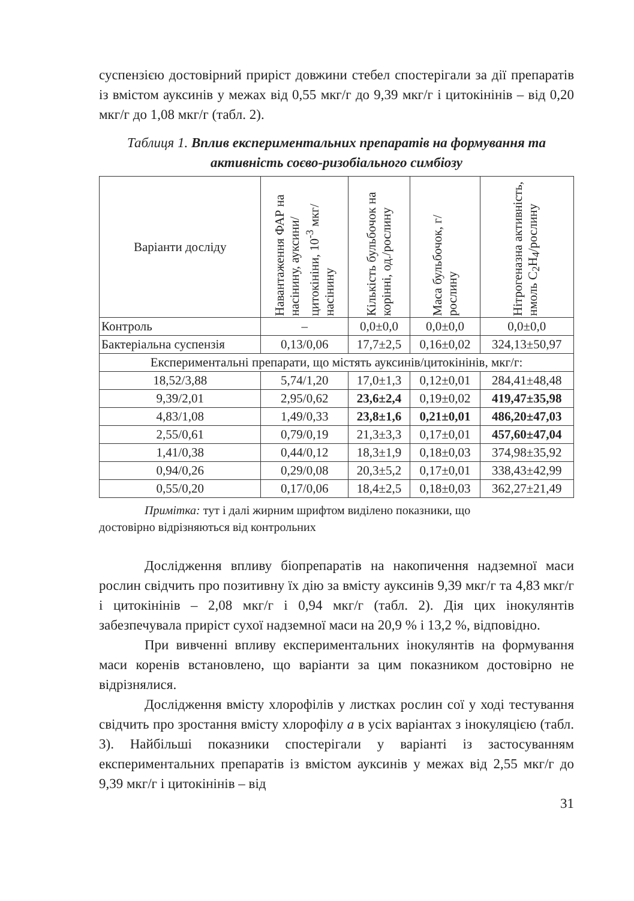суспензією достовірний приріст довжини стебел спостерігали за дії препаратів із вмістом ауксинів у межах від 0,55 мкг/г до 9,39 мкг/г і цитокінінів – від 0,20 мкг/г до 1,08 мкг/г (табл. 2).
Таблиця 1. Вплив експериментальних препаратів на формування та активність соєво-ризобіального симбіозу
| Варіанти досліду | Навантаження ФАР на насінину, ауксини/ цитокініни, 10<sup>-3</sup> мкг/насінину | Кількість бульбочок на корінні, од./рослину | Маса бульбочок, г/рослину | Нітрогеназна активність, нмоль C<sub>2</sub>H<sub>4</sub>/рослину |
| --- | --- | --- | --- | --- |
| Контроль | – | 0,0±0,0 | 0,0±0,0 | 0,0±0,0 |
| Бактеріальна суспензія | 0,13/0,06 | 17,7±2,5 | 0,16±0,02 | 324,13±50,97 |
| Експериментальні препарати, що містять ауксинів/цитокінінів, мкг/г: | | | | |
| 18,52/3,88 | 5,74/1,20 | 17,0±1,3 | 0,12±0,01 | 284,41±48,48 |
| 9,39/2,01 | 2,95/0,62 | 23,6±2,4 | 0,19±0,02 | 419,47±35,98 |
| 4,83/1,08 | 1,49/0,33 | 23,8±1,6 | 0,21±0,01 | 486,20±47,03 |
| 2,55/0,61 | 0,79/0,19 | 21,3±3,3 | 0,17±0,01 | 457,60±47,04 |
| 1,41/0,38 | 0,44/0,12 | 18,3±1,9 | 0,18±0,03 | 374,98±35,92 |
| 0,94/0,26 | 0,29/0,08 | 20,3±5,2 | 0,17±0,01 | 338,43±42,99 |
| 0,55/0,20 | 0,17/0,06 | 18,4±2,5 | 0,18±0,03 | 362,27±21,49 |
Примітка: тут і далі жирним шрифтом виділено показники, що
достовірно відрізняються від контрольних
Дослідження впливу біопрепаратів на накопичення надземної маси рослин свідчить про позитивну їх дію за вмісту ауксинів 9,39 мкг/г та 4,83 мкг/г і цитокінінів – 2,08 мкг/г і 0,94 мкг/г (табл. 2). Дія цих інокулянтів забезпечувала приріст сухої надземної маси на 20,9 % і 13,2 %, відповідно.
При вивченні впливу експериментальних інокулянтів на формування маси коренів встановлено, що варіанти за цим показником достовірно не відрізнялися.
Дослідження вмісту хлорофілів у листках рослин сої у ході тестування свідчить про зростання вмісту хлорофілу а в усіх варіантах з інокуляцією (табл. 3). Найбільші показники спостерігали у варіанті із застосуванням експериментальних препаратів із вмістом ауксинів у межах від 2,55 мкг/г до 9,39 мкг/г і цитокінінів – від
31